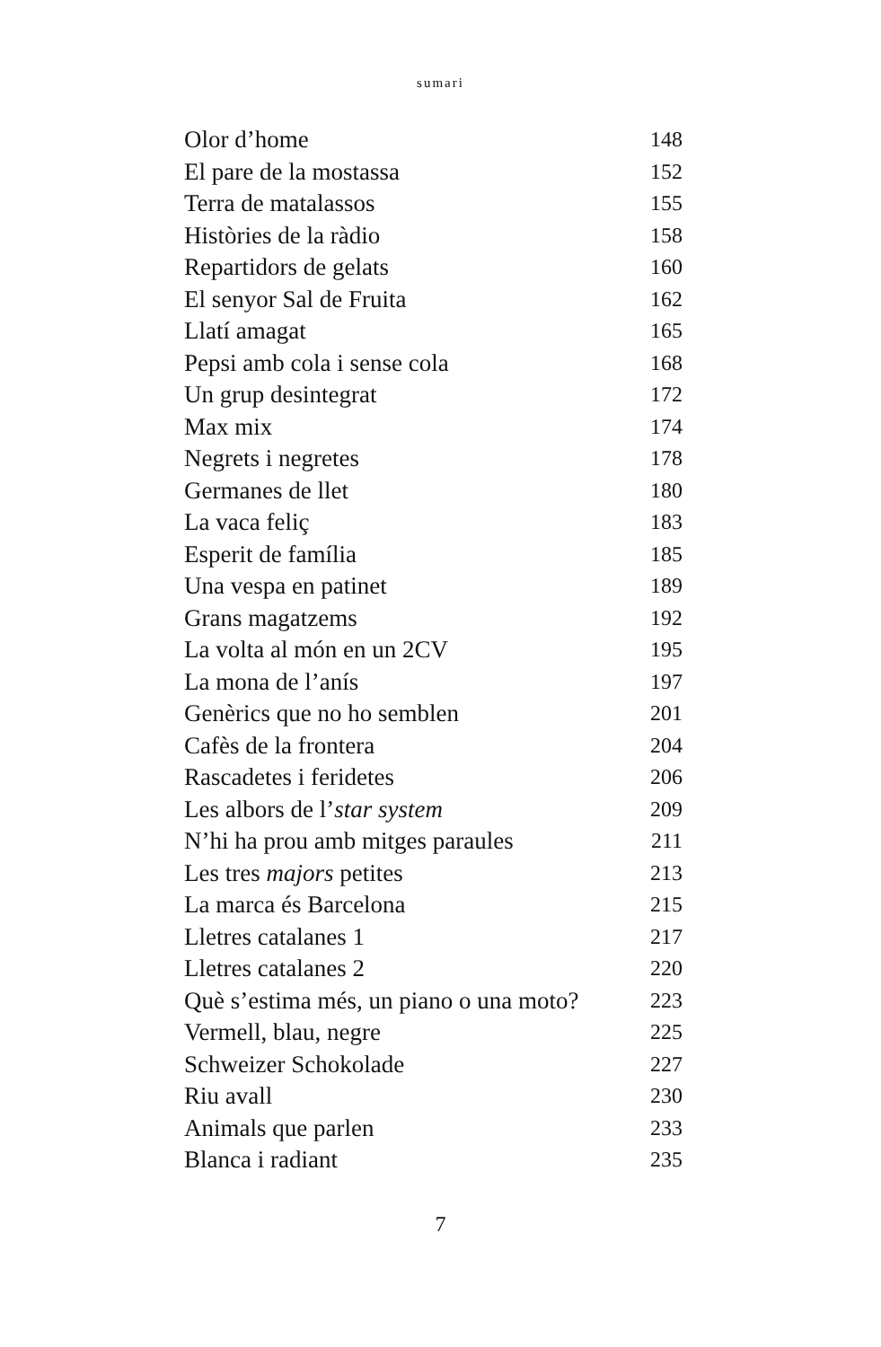sumari
| Olor d’home | 148 |
| El pare de la mostassa | 152 |
| Terra de matalassos | 155 |
| Històries de la ràdio | 158 |
| Repartidors de gelats | 160 |
| El senyor Sal de Fruita | 162 |
| Llatí amagat | 165 |
| Pepsi amb cola i sense cola | 168 |
| Un grup desintegrat | 172 |
| Max mix | 174 |
| Negrets i negretes | 178 |
| Germanes de llet | 180 |
| La vaca feliç | 183 |
| Esperit de família | 185 |
| Una vespa en patinet | 189 |
| Grans magatzems | 192 |
| La volta al món en un 2CV | 195 |
| La mona de l’anís | 197 |
| Genèrics que no ho semblen | 201 |
| Cafès de la frontera | 204 |
| Rascadetes i feridetes | 206 |
| Les albors de l’ star system | 209 |
| N’hi ha prou amb mitges paraules | 211 |
| Les tres majors petites | 213 |
| La marca és Barcelona | 215 |
| Lletres catalanes 1 | 217 |
| Lletres catalanes 2 | 220 |
| Què s’estima més, un piano o una moto? | 223 |
| Vermell, blau, negre | 225 |
| Schweizer Schokolade | 227 |
| Riu avall | 230 |
| Animals que parlen | 233 |
| Blanca i radiant | 235 |
7